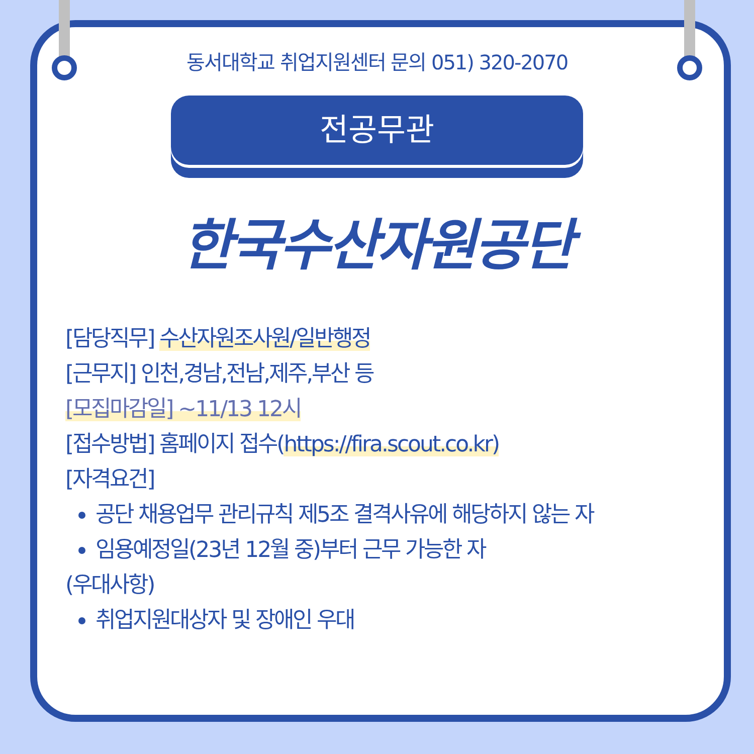동서대학교 취업지원센터 문의 051) 320-2070
전공무관
한국수산자원공단
[담당직무] 수산자원조사원/일반행정
[근무지] 인천,경남,전남,제주,부산 등
[모집마감일] ~11/13 12시
[접수방법] 홈페이지 접수(https://fira.scout.co.kr)
[자격요건]
공단 채용업무 관리규칙 제5조 결격사유에 해당하지 않는 자
임용예정일(23년 12월 중)부터 근무 가능한 자
(우대사항)
취업지원대상자 및 장애인 우대